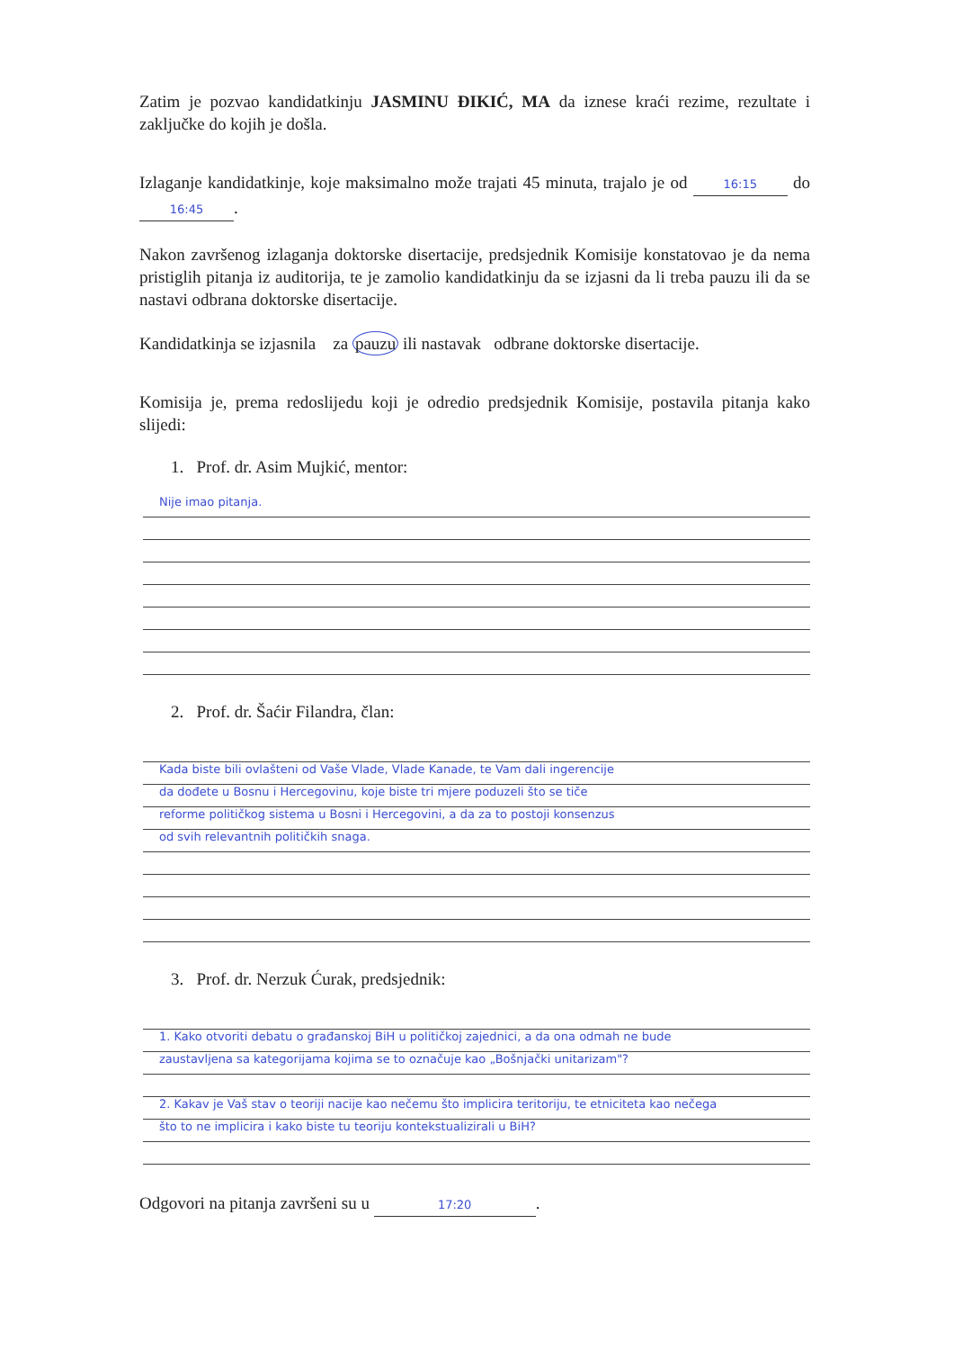Zatim je pozvao kandidatkinju JASMINU ĐIKIĆ, MA da iznese kraći rezime, rezultate i zaključke do kojih je došla.
Izlaganje kandidatkinje, koje maksimalno može trajati 45 minuta, trajalo je od 16:15 do 16:45.
Nakon završenog izlaganja doktorske disertacije, predsjednik Komisije konstatovao je da nema pristiglih pitanja iz auditorija, te je zamolio kandidatkinju da se izjasni da li treba pauzu ili da se nastavi odbrana doktorske disertacije.
Kandidatkinja se izjasnila za pauzu ili nastavak odbrane doktorske disertacije.
Komisija je, prema redoslijedu koji je odredio predsjednik Komisije, postavila pitanja kako slijedi:
1. Prof. dr. Asim Mujkić, mentor:
Nije imao pitanja.
2. Prof. dr. Šaćir Filandra, član:
Kada biste bili ovlašteni od Vaše Vlade, Vlade Kanade, te Vam dali ingerencije
da dođete u Bosnu i Hercegovinu, koje biste tri mjere poduzeli što se tiče
reforme političkog sistema u Bosni i Hercegovini, a da za to postoji konsenzus
od svih relevantnih političkih snaga.
3. Prof. dr. Nerzuk Ćurak, predsjednik:
1. Kako otvoriti debatu o građanskoj BiH u političkoj zajednici, a da ona odmah ne bude
zaustavljena sa kategorijama kojima se to označuje kao „Bošnjački unitarizam"?
2. Kakav je Vaš stav o teoriji nacije kao nečemu što implicira teritoriju, te etniciteta kao nečega
što to ne implicira i kako biste tu teoriju kontekstualizirali u BiH?
Odgovori na pitanja završeni su u 17:20.